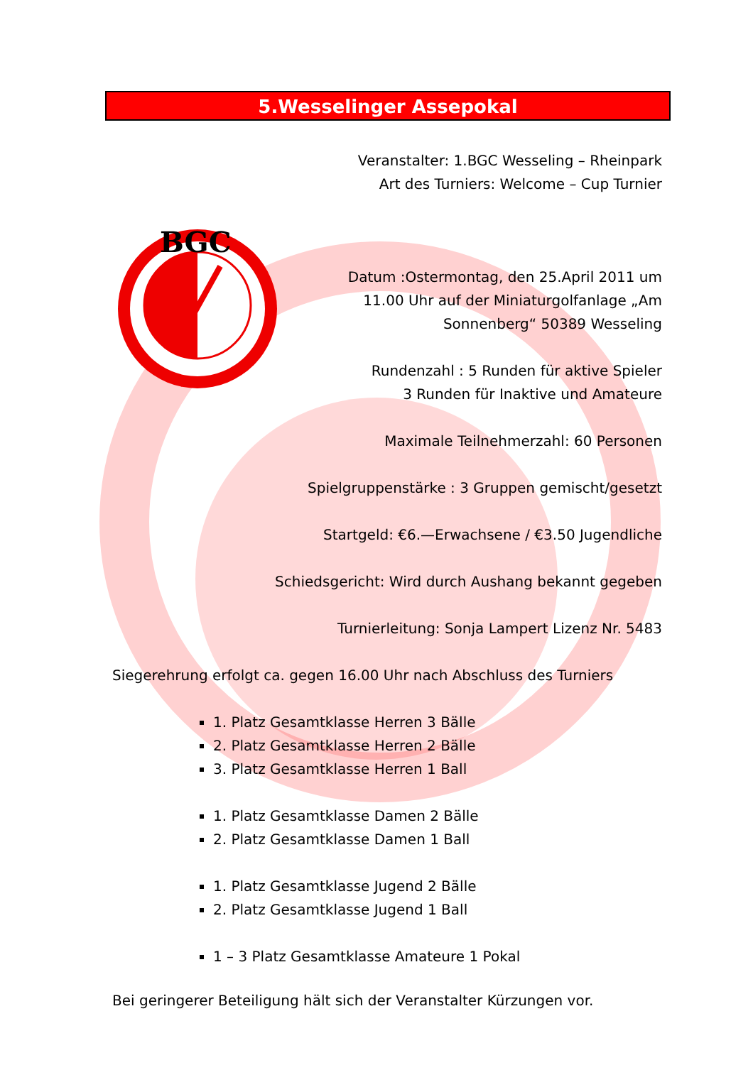5.Wesselinger Assepokal
BGC
Veranstalter: 1.BGC Wesseling – Rheinpark
Art des Turniers: Welcome – Cup Turnier
Datum :Ostermontag, den 25.April 2011 um
11.00 Uhr auf der Miniaturgolfanlage „Am
Sonnenberg“ 50389 Wesseling
Rundenzahl : 5 Runden für aktive Spieler
3 Runden für Inaktive und Amateure
Maximale Teilnehmerzahl: 60 Personen
Spielgruppenstärke : 3 Gruppen gemischt/gesetzt
Startgeld: €6.—Erwachsene / €3.50 Jugendliche
Schiedsgericht: Wird durch Aushang bekannt gegeben
Turnierleitung: Sonja Lampert Lizenz Nr. 5483
Siegerehrung erfolgt ca. gegen 16.00 Uhr nach Abschluss des Turniers
1. Platz Gesamtklasse Herren 3 Bälle
2. Platz Gesamtklasse Herren 2 Bälle
3. Platz Gesamtklasse Herren 1 Ball
1. Platz Gesamtklasse Damen 2 Bälle
2. Platz Gesamtklasse Damen 1 Ball
1. Platz Gesamtklasse Jugend 2 Bälle
2. Platz Gesamtklasse Jugend 1 Ball
1 – 3 Platz Gesamtklasse Amateure 1 Pokal
Bei geringerer Beteiligung hält sich der Veranstalter Kürzungen vor.